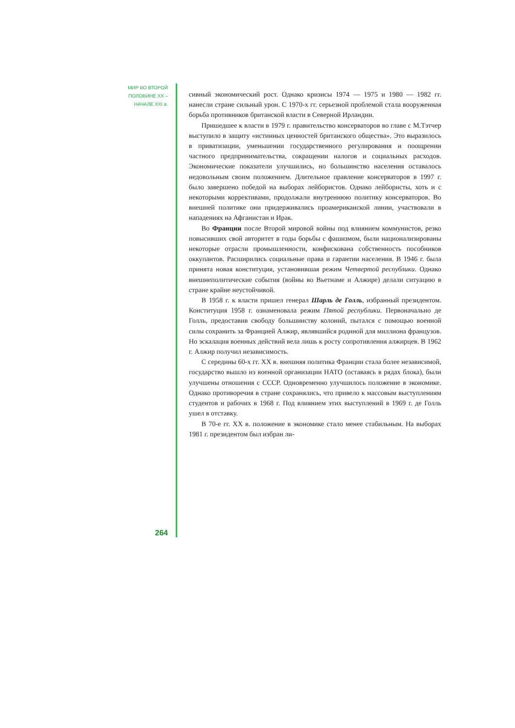МИР ВО ВТОРОЙ
ПОЛОВИНЕ XX –
НАЧАЛЕ XXI в.
264
сивный экономический рост. Однако кризисы 1974 — 1975 и 1980 — 1982 гг. нанесли стране сильный урон. С 1970-х гг. серьезной проблемой стала вооруженная борьба противников британской власти в Северной Ирландии.
Пришедшее к власти в 1979 г. правительство консерваторов во главе с М.Тэтчер выступило в защиту «истинных ценностей британского общества». Это выразилось в приватизации, уменьшении государственного регулирования и поощрении частного предпринимательства, сокращении налогов и социальных расходов. Экономические показатели улучшились, но большинство населения оставалось недовольным своим положением. Длительное правление консерваторов в 1997 г. было завершено победой на выборах лейбористов. Однако лейбористы, хоть и с некоторыми коррективами, продолжали внутреннюю политику консерваторов. Во внешней политике они придерживались проамериканской линии, участвовали в нападениях на Афганистан и Ирак.
Во Франции после Второй мировой войны под влиянием коммунистов, резко повысивших свой авторитет в годы борьбы с фашизмом, были национализированы некоторые отрасли промышленности, конфискована собственность пособников оккупантов. Расширились социальные права и гарантии населения. В 1946 г. была принята новая конституция, установившая режим Четвертой республики. Однако внешнеполитические события (войны во Вьетнаме и Алжире) делали ситуацию в стране крайне неустойчивой.
В 1958 г. к власти пришел генерал Шарль де Голль, избранный президентом. Конституция 1958 г. ознаменовала режим Пятой республики. Первоначально де Голль, предоставив свободу большинству колоний, пытался с помощью военной силы сохранить за Францией Алжир, являвшийся родиной для миллиона французов. Но эскалация военных действий вела лишь к росту сопротивления алжирцев. В 1962 г. Алжир получил независимость.
С середины 60-х гг. XX в. внешняя политика Франции стала более независимой, государство вышло из военной организации НАТО (оставаясь в рядах блока), были улучшены отношения с СССР. Одновременно улучшилось положение в экономике. Однако противоречия в стране сохранялись, что привело к массовым выступлениям студентов и рабочих в 1968 г. Под влиянием этих выступлений в 1969 г. де Голль ушел в отставку.
В 70-е гг. XX в. положение в экономике стало менее стабильным. На выборах 1981 г. президентом был избран ли-